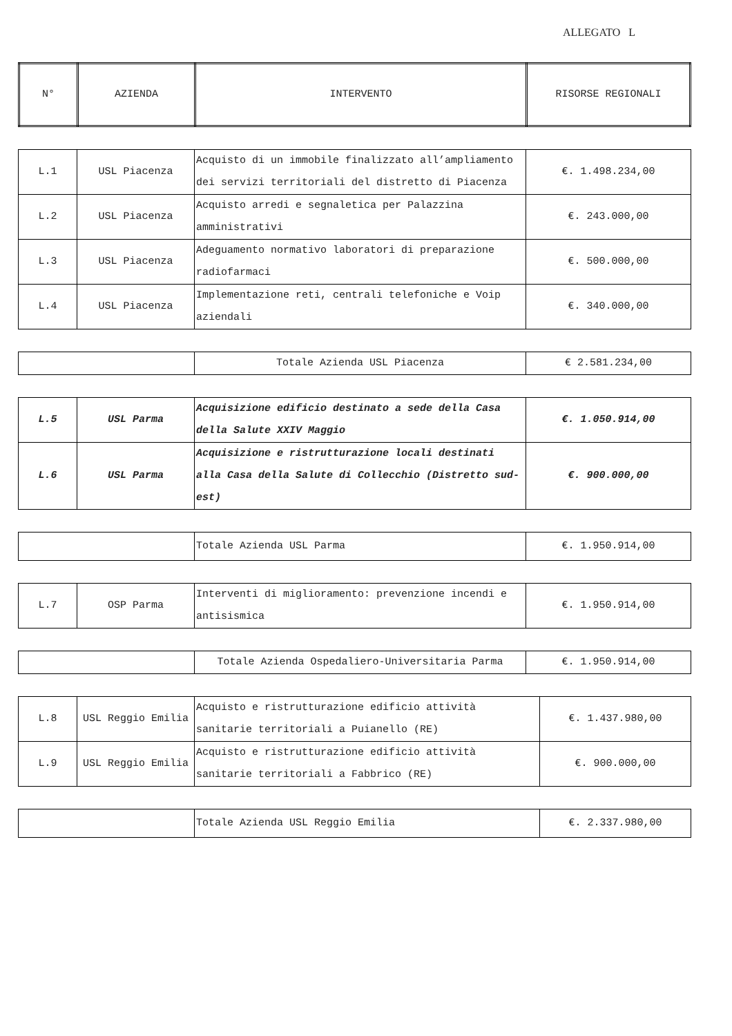ALLEGATO L
| N° | AZIENDA | INTERVENTO | RISORSE REGIONALI |
| --- | --- | --- | --- |
| L.1 | USL Piacenza | Acquisto di un immobile finalizzato all’ampliamento dei servizi territoriali del distretto di Piacenza | €. 1.498.234,00 |
| L.2 | USL Piacenza | Acquisto arredi e segnaletica per Palazzina amministrativi | €. 243.000,00 |
| L.3 | USL Piacenza | Adeguamento normativo laboratori di preparazione radiofarmaci | €. 500.000,00 |
| L.4 | USL Piacenza | Implementazione reti, centrali telefoniche e Voip aziendali | €. 340.000,00 |
| | Totale Azienda USL Piacenza | € 2.581.234,00 |
| L.5 | USL Parma | Acquisizione edificio destinato a sede della Casa della Salute XXIV Maggio | €. 1.050.914,00 |
| L.6 | USL Parma | Acquisizione e ristrutturazione locali destinati alla Casa della Salute di Collecchio (Distretto sud-est) | €. 900.000,00 |
| | Totale Azienda USL Parma | €. 1.950.914,00 |
| L.7 | OSP Parma | Interventi di miglioramento: prevenzione incendi e antisismica | €. 1.950.914,00 |
| | Totale Azienda Ospedaliero-Universitaria Parma | €. 1.950.914,00 |
| L.8 | USL Reggio Emilia | Acquisto e ristrutturazione edificio attività sanitarie territoriali a Puianello (RE) | €. 1.437.980,00 |
| L.9 | USL Reggio Emilia | Acquisto e ristrutturazione edificio attività sanitarie territoriali a Fabbrico (RE) | €. 900.000,00 |
| | Totale Azienda USL Reggio Emilia | €. 2.337.980,00 |